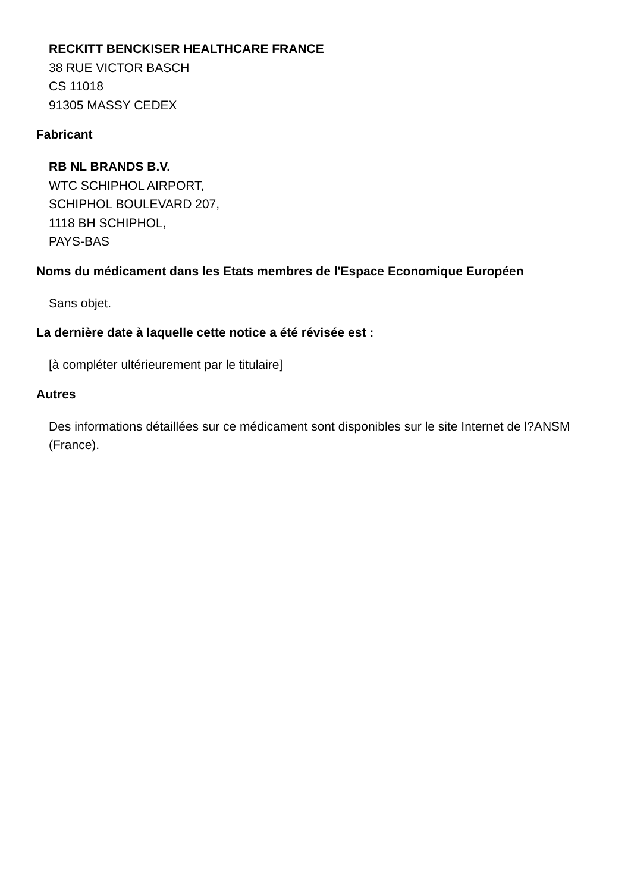RECKITT BENCKISER HEALTHCARE FRANCE
38 RUE VICTOR BASCH
CS 11018
91305 MASSY CEDEX
Fabricant
RB NL BRANDS B.V.
WTC SCHIPHOL AIRPORT,
SCHIPHOL BOULEVARD 207,
1118 BH SCHIPHOL,
PAYS-BAS
Noms du médicament dans les Etats membres de l'Espace Economique Européen
Sans objet.
La dernière date à laquelle cette notice a été révisée est :
[à compléter ultérieurement par le titulaire]
Autres
Des informations détaillées sur ce médicament sont disponibles sur le site Internet de l?ANSM (France).